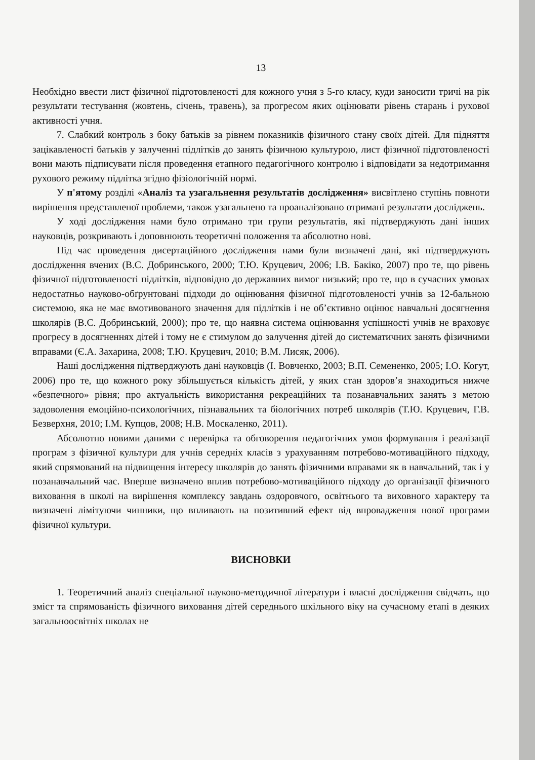13
Необхідно ввести лист фізичної підготовленості для кожного учня з 5-го класу, куди заносити тричі на рік результати тестування (жовтень, січень, травень), за прогресом яких оцінювати рівень старань і рухової активності учня.
7. Слабкий контроль з боку батьків за рівнем показників фізичного стану своїх дітей. Для підняття зацікавленості батьків у залученні підлітків до занять фізичною культурою, лист фізичної підготовленості вони мають підписувати після проведення етапного педагогічного контролю і відповідати за недотримання рухового режиму підлітка згідно фізіологічній нормі.
У п'ятому розділі «Аналіз та узагальнення результатів дослідження» висвітлено ступінь повноти вирішення представленої проблеми, також узагальнено та проаналізовано отримані результати досліджень.
У ході дослідження нами було отримано три групи результатів, які підтверджують дані інших науковців, розкривають і доповнюють теоретичні положення та абсолютно нові.
Під час проведення дисертаційного дослідження нами були визначені дані, які підтверджують дослідження вчених (В.С. Добринського, 2000; Т.Ю. Круцевич, 2006; І.В. Бакіко, 2007) про те, що рівень фізичної підготовленості підлітків, відповідно до державних вимог низький; про те, що в сучасних умовах недостатньо науково-обґрунтовані підходи до оцінювання фізичної підготовленості учнів за 12-бальною системою, яка не має вмотивованого значення для підлітків і не об’єктивно оцінює навчальні досягнення школярів (В.С. Добринський, 2000); про те, що наявна система оцінювання успішності учнів не враховує прогресу в досягненнях дітей і тому не є стимулом до залучення дітей до систематичних занять фізичними вправами (Є.А. Захарина, 2008; Т.Ю. Круцевич, 2010; В.М. Лисяк, 2006).
Наші дослідження підтверджують дані науковців (І. Вовченко, 2003; В.П. Семененко, 2005; І.О. Когут, 2006) про те, що кожного року збільшується кількість дітей, у яких стан здоров’я знаходиться нижче «безпечного» рівня; про актуальність використання рекреаційних та позанавчальних занять з метою задоволення емоційно-психологічних, пізнавальних та біологічних потреб школярів (Т.Ю. Круцевич, Г.В. Безверхня, 2010; І.М. Купцов, 2008; Н.В. Москаленко, 2011).
Абсолютно новими даними є перевірка та обговорення педагогічних умов формування і реалізації програм з фізичної культури для учнів середніх класів з урахуванням потребово-мотиваційного підходу, який спрямований на підвищення інтересу школярів до занять фізичними вправами як в навчальний, так і у позанавчальний час. Вперше визначено вплив потребово-мотиваційного підходу до організації фізичного виховання в школі на вирішення комплексу завдань оздоровчого, освітнього та виховного характеру та визначені лімітуючи чинники, що впливають на позитивний ефект від впровадження нової програми фізичної культури.
ВИСНОВКИ
1. Теоретичний аналіз спеціальної науково-методичної літератури і власні дослідження свідчать, що зміст та спрямованість фізичного виховання дітей середнього шкільного віку на сучасному етапі в деяких загальноосвітніх школах не